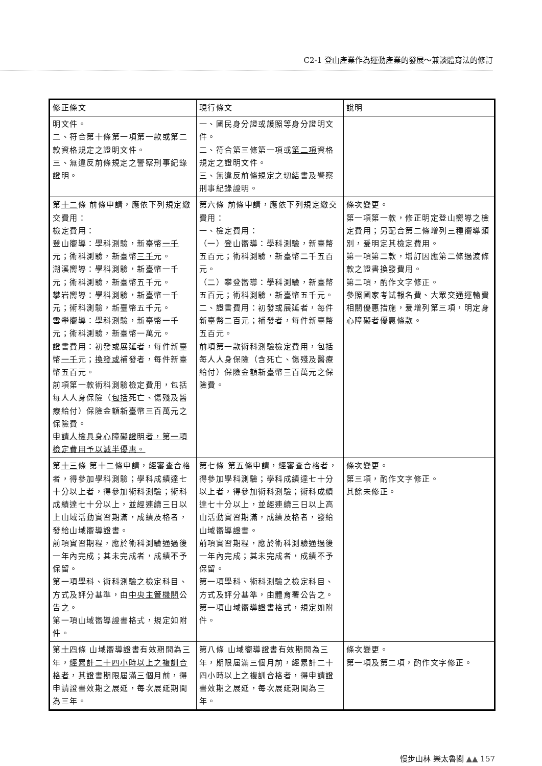C2-1 登山產業作為運動產業的發展～兼談體育法的修訂
| 修正條文 | 現行條文 | 說明 |
| --- | --- | --- |
| 明文件。 二、符合第十條第一項第一款或第二款資格規定之證明文件。 三、無違反前條規定之警察刑事紀錄證明。 | 一、國民身分證或護照等身分證明文件。 二、符合第三條第一項或 第二項 資格規定之證明文件。 三、無違反前條規定之 切結書 及警察刑事紀錄證明。 | |
| 第 十二 條 前條申請，應依下列規定繳交費用： 檢定費用： 登山嚮導：學科測驗，新臺幣 一千 元；術科測驗，新臺幣 三千 元。 溯溪嚮導：學科測驗，新臺幣一千元；術科測驗，新臺幣五千元。 攀岩嚮導：學科測驗，新臺幣一千元；術科測驗，新臺幣五千元。 雪攀嚮導：學科測驗，新臺幣一千元；術科測驗，新臺幣一萬元。 證書費用：初發或展延者，每件新臺幣 一千 元； 換發或 補發者，每件新臺幣五百元。 前項第一款術科測驗檢定費用，包括每人人身保險（ 包括 死亡、傷殘及醫療給付）保險金額新臺幣三百萬元之保險費。 申請人檢具身心障礙證明者，第一項檢定費用予以減半優惠。 | 第六條 前條申請，應依下列規定繳交費用： 一、檢定費用： （一）登山嚮導：學科測驗，新臺幣五百元；術科測驗，新臺幣二千五百元。 （二）攀登嚮導：學科測驗，新臺幣五百元；術科測驗，新臺幣五千元。 二、證書費用：初發或展延者，每件新臺幣二百元；補發者，每件新臺幣五百元。 前項第一款術科測驗檢定費用，包括每人人身保險（含死亡、傷殘及醫療給付）保險金額新臺幣三百萬元之保險費。 | 條次變更。 第一項第一款，修正明定登山嚮導之檢定費用；另配合第二條增列三種嚮導類別，爰明定其檢定費用。 第一項第二款，增訂因應第二條過渡條款之證書換發費用。 第二項，酌作文字修正。 參照國家考試報名費、大眾交通運輸費相關優惠措施，爰增列第三項，明定身心障礙者優惠條款。 |
| 第 十三 條 第十二條申請，經審查合格者，得參加學科測驗；學科成績達七十分以上者，得參加術科測驗；術科成績達七十分以上，並經連續三日以上山域活動實習期滿，成績及格者，發給山域嚮導證書。 前項實習期程，應於術科測驗通過後一年內完成；其未完成者，成績不予保留。 第一項學科、術科測驗之檢定科目、方式及評分基準，由 中央主管機關 公告之。 第一項山域嚮導證書格式，規定如附件。 | 第七條 第五條申請，經審查合格者，得參加學科測驗；學科成績達七十分以上者，得參加術科測驗；術科成績達七十分以上，並經連續三日以上高山活動實習期滿，成績及格者，發給山域嚮導證書。 前項實習期程，應於術科測驗通過後一年內完成；其未完成者，成績不予保留。 第一項學科、術科測驗之檢定科目、方式及評分基準，由體育署公告之。 第一項山域嚮導證書格式，規定如附件。 | 條次變更。 第三項，酌作文字修正。 其餘未修正。 |
| 第 十四 條 山域嚮導證書有效期間為三年， 經累計二十四小時以上之複訓合格者 ，其證書期限屆滿三個月前，得申請證書效期之展延，每次展延期間為三年。 | 第八條 山域嚮導證書有效期間為三年，期限屆滿三個月前，經累計二十四小時以上之複訓合格者，得申請證書效期之展延，每次展延期間為三年。 | 條次變更。 第一項及第二項，酌作文字修正。 |
慢步山林 樂太魯閣 ▲▲ 157